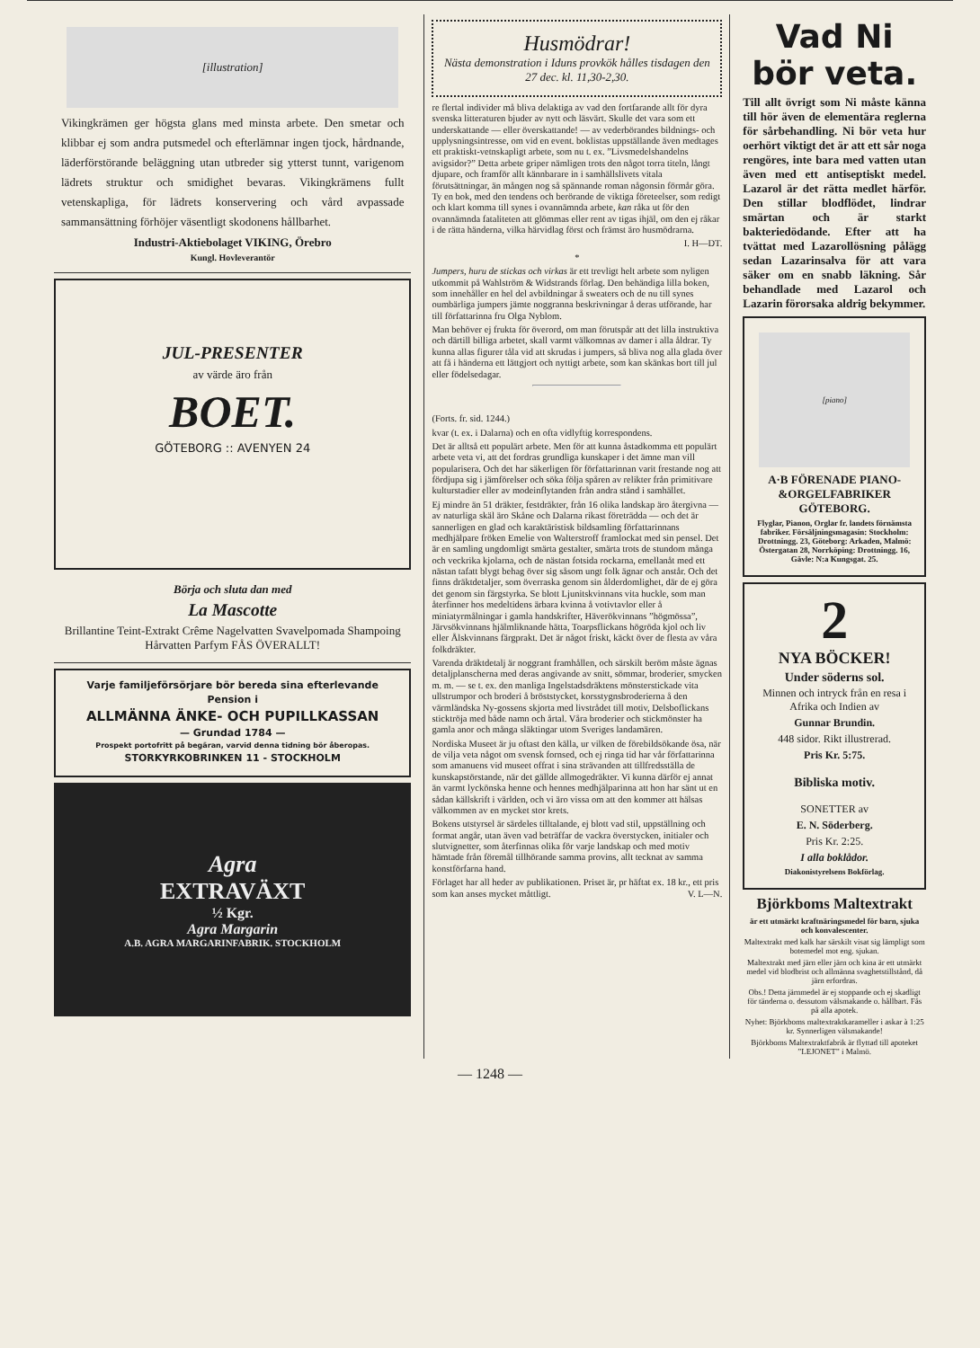[illustration]
Vikingkrämen ger högsta glans med minsta arbete. Den smetar och klibbar ej som andra putsmedel och efterlämnar ingen tjock, hårdnande, läderförstörande beläggning utan utbreder sig ytterst tunnt, varigenom lädrets struktur och smidighet bevaras. Vikingkrämens fullt vetenskapliga, för lädrets konservering och vård avpassade sammansättning förhöjer väsentligt skodonens hållbarhet.
Industri-Aktiebolaget VIKING, Örebro
Kungl. Hovleverantör
JUL-PRESENTER
av värde äro från
BOET.
GÖTEBORG :: AVENYEN 24
Börja och sluta dan med
La Mascotte
Brillantine Teint-Extrakt Crême Nagelvatten Svavelpomada Shampoing Hårvatten Parfym FÅS ÖVERALLT!
Varje familjeförsörjare bör bereda sina efterlevande
Pension i
ALLMÄNNA ÄNKE- OCH PUPILLKASSAN
— Grundad 1784 —
Prospekt portofritt på begäran, varvid denna tidning bör åberopas.
STORKYRKOBRINKEN 11 - STOCKHOLM
Agra
EXTRAVÄXT
½ Kgr.
Agra Margarin
A.B. AGRA MARGARINFABRIK. STOCKHOLM
Husmödrar!
Nästa demonstration i Iduns provkök hålles tisdagen den 27 dec. kl. 11,30-2,30.
re flertal individer må bliva delaktiga av vad den fortfarande allt för dyra svenska litteraturen bjuder av nytt och läsvärt. Skulle det vara som ett underskattande — eller överskattande! — av vederbörandes bildnings- och upplysningsintresse, om vid en event. boklistas uppställande även medtages ett praktiskt-vetnskapligt arbete, som nu t. ex. ”Livsmedelshandelns avigsidor?” Detta arbete griper nämligen trots den något torra titeln, långt djupare, och framför allt kännbarare in i samhällslivets vitala förutsättningar, än mången nog så spännande roman någonsin förmår göra. Ty en bok, med den tendens och berörande de viktiga företeelser, som redigt och klart komma till synes i ovannämnda arbete, kan råka ut för den ovannämnda fataliteten att glömmas eller rent av tigas ihjäl, om den ej råkar i de rätta händerna, vilka härvidlag först och främst äro husmödrarna.
I. H—DT.
*
Jumpers, huru de stickas och virkas är ett trevligt helt arbete som nyligen utkommit på Wahlström & Widstrands förlag. Den behändiga lilla boken, som innehåller en hel del avbildningar å sweaters och de nu till synes oumbärliga jumpers jämte noggranna beskrivningar å deras utförande, har till författarinna fru Olga Nyblom.
Man behöver ej frukta för överord, om man förutspår att det lilla instruktiva och därtill billiga arbetet, skall varmt välkomnas av damer i alla åldrar. Ty kunna allas figurer tåla vid att skrudas i jumpers, så bliva nog alla glada över att få i händerna ett lättgjort och nyttigt arbete, som kan skänkas bort till jul eller födelsedagar.
(Forts. fr. sid. 1244.)
kvar (t. ex. i Dalarna) och en ofta vidlyftig korrespondens.
Det är alltså ett populärt arbete. Men för att kunna åstadkomma ett populärt arbete veta vi, att det fordras grundliga kunskaper i det ämne man vill popularisera. Och det har säkerligen för författarinnan varit frestande nog att fördjupa sig i jämförelser och söka följa spåren av relikter från primitivare kulturstadier eller av modeinflytanden från andra stånd i samhället.
Ej mindre än 51 dräkter, festdräkter, från 16 olika landskap äro återgivna — av naturliga skäl äro Skåne och Dalarna rikast företrädda — och det är sannerligen en glad och karaktäristisk bildsamling författarinnans medhjälpare fröken Emelie von Walterstroff framlockat med sin pensel. Det är en samling ungdomligt smärta gestalter, smärta trots de stundom många och veckrika kjolarna, och de nästan fotsida rockarna, emellanåt med ett nästan tafatt blygt behag över sig såsom ungt folk ägnar och anstår. Och det finns dräktdetaljer, som överraska genom sin ålderdomlighet, där de ej göra det genom sin färgstyrka. Se blott Ljunitskvinnans vita huckle, som man återfinner hos medeltidens ärbara kvinna å votivtavlor eller å miniatyrmålningar i gamla handskrifter, Häverökvinnans ”högmössa”, Järvsökvinnans hjälmliknande hätta, Toarpsflickans högröda kjol och liv eller Ålskvinnans färgprakt. Det är något friskt, käckt över de flesta av våra folkdräkter.
Varenda dräktdetalj är noggrant framhållen, och särskilt beröm måste ägnas detaljplanscherna med deras angivande av snitt, sömmar, broderier, smycken m. m. — se t. ex. den manliga Ingelstadsdräktens mönsterstickade vita ullstrumpor och broderi å bröststycket, korsstygnsbroderierna å den värmländska Ny-gossens skjorta med livstrådet till motiv, Delsboflickans sticktröja med både namn och årtal. Våra broderier och stickmönster ha gamla anor och många släktingar utom Sveriges landamären.
Nordiska Museet är ju oftast den källa, ur vilken de förebildsökande ösa, när de vilja veta något om svensk fornsed, och ej ringa tid har vår författarinna som amanuens vid museet offrat i sina strävanden att tillfredsställa de kunskapstörstande, när det gällde allmogedräkter. Vi kunna därför ej annat än varmt lyckönska henne och hennes medhjälparinna att hon har sänt ut en sådan källskrift i världen, och vi äro vissa om att den kommer att hälsas välkommen av en mycket stor krets.
Bokens utstyrsel är särdeles tilltalande, ej blott vad stil, uppställning och format angår, utan även vad beträffar de vackra överstycken, initialer och slutvignetter, som återfinnas olika för varje landskap och med motiv hämtade från föremål tillhörande samma provins, allt tecknat av samma konstförfarna hand.
Förlaget har all heder av publikationen. Priset är, pr häftat ex. 18 kr., ett pris som kan anses mycket måttligt. V. L—N.
Vad Ni bör veta.
Till allt övrigt som Ni måste känna till hör även de elementära reglerna för sårbehandling. Ni bör veta hur oerhört viktigt det är att ett sår noga rengöres, inte bara med vatten utan även med ett antiseptiskt medel. Lazarol är det rätta medlet härför. Den stillar blodflödet, lindrar smärtan och är starkt bakteriedödande. Efter att ha tvättat med Lazarollösning pålägg sedan Lazarinsalva för att vara säker om en snabb läkning. Sår behandlade med Lazarol och Lazarin förorsaka aldrig bekymmer.
[piano]
A·B FÖRENADE PIANO-&ORGELFABRIKER GÖTEBORG.
Flyglar, Pianon, Orglar fr. landets förnämsta fabriker. Försäljningsmagasin: Stockholm: Drottningg. 23, Göteborg: Arkaden, Malmö: Östergatan 28, Norrköping: Drottningg. 16, Gävle: N:a Kungsgat. 25.
2
NYA BÖCKER!
Under söderns sol.
Minnen och intryck från en resa i Afrika och Indien av
Gunnar Brundin.
448 sidor. Rikt illustrerad.
Pris Kr. 5:75.
Bibliska motiv.
SONETTER av
E. N. Söderberg.
Pris Kr. 2:25.
I alla boklådor.
Diakonistyrelsens Bokförlag.
Björkboms Maltextrakt
är ett utmärkt kraftnäringsmedel för barn, sjuka och konvalescenter.
Maltextrakt med kalk har särskilt visat sig lämpligt som botemedel mot eng. sjukan.
Maltextrakt med järn eller järn och kina är ett utmärkt medel vid blodbrist och allmänna svaghetstillstånd, då järn erfordras.
Obs.! Detta järnmedel är ej stoppande och ej skadligt för tänderna o. dessutom välsmakande o. hållbart. Fås på alla apotek.
Nyhet: Björkboms maltextraktkarameller i askar à 1:25 kr. Synnerligen välsmakande!
Björkboms Maltextraktfabrik är flyttad till apoteket ”LEJONET” i Malmö.
— 1248 —